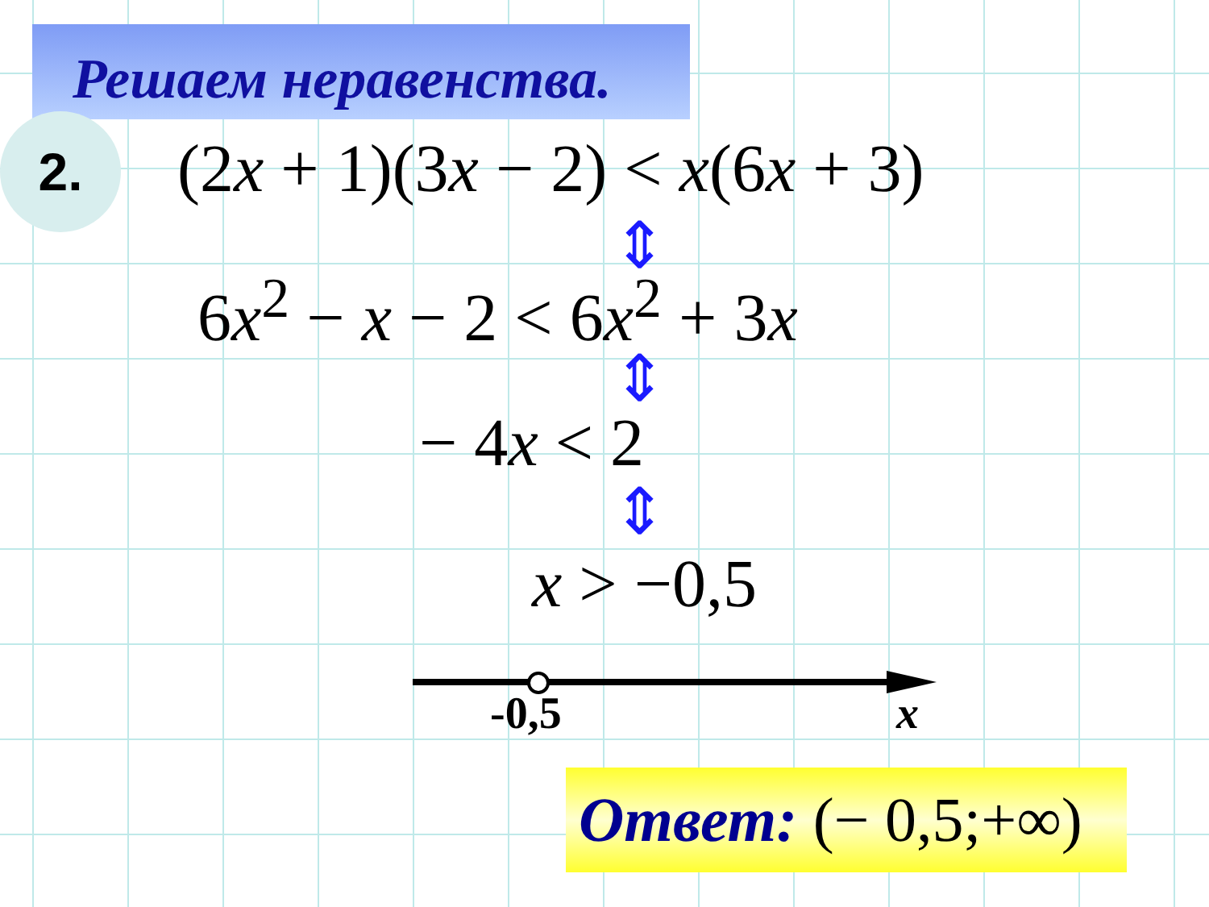Решаем неравенства.
2. (2x + 1)(3x − 2) < x(6x + 3)
⇕
6x<sup>2</sup> − x − 2 < 6x<sup>2</sup> + 3x
⇕
− 4x < 2
⇕
x > −0,5
-0,5 x
Ответ: (− 0,5;+∞)